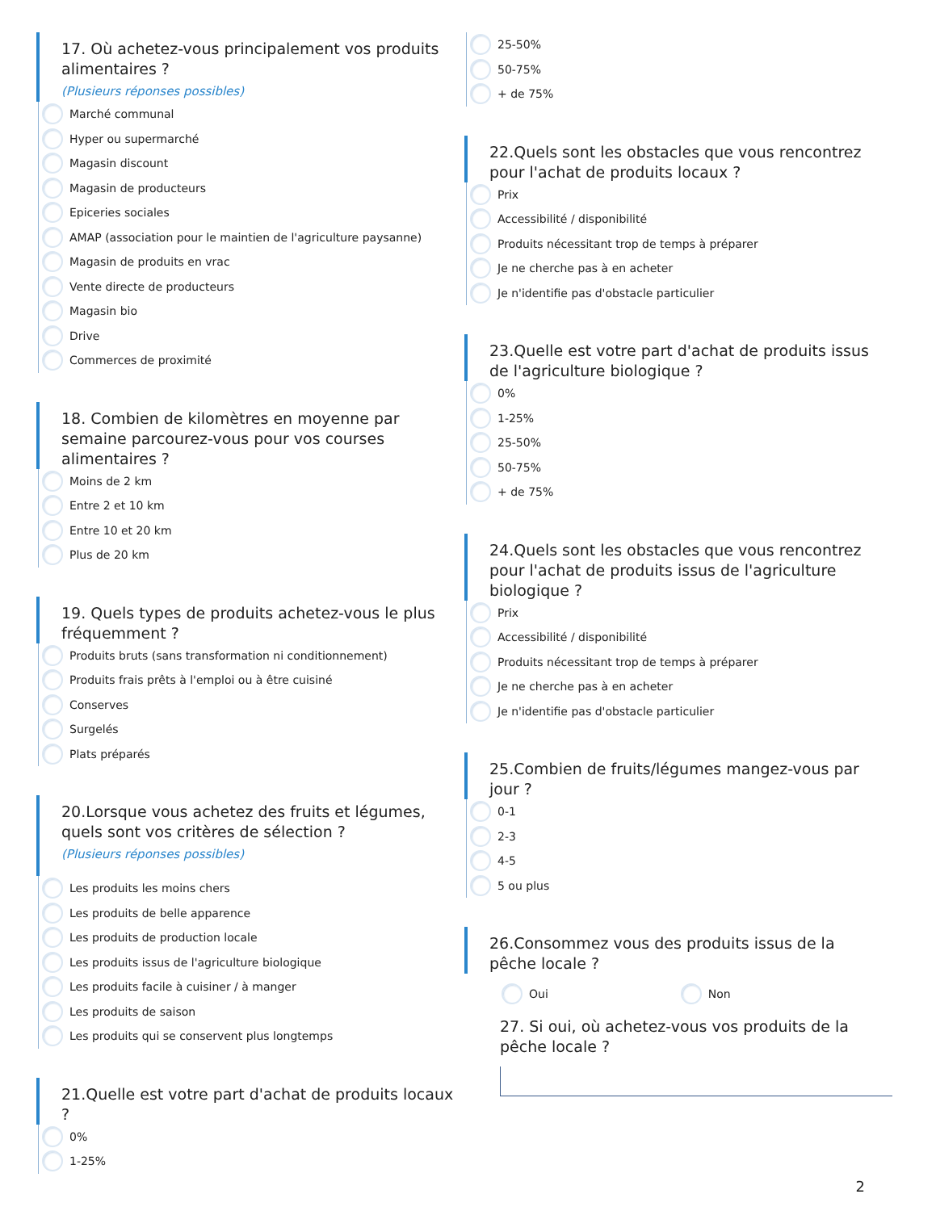17. Où achetez-vous principalement vos produits alimentaires ?
(Plusieurs réponses possibles)
Marché communal
Hyper ou supermarché
Magasin discount
Magasin de producteurs
Epiceries sociales
AMAP (association pour le maintien de l'agriculture paysanne)
Magasin de produits en vrac
Vente directe de producteurs
Magasin bio
Drive
Commerces de proximité
18. Combien de kilomètres en moyenne par semaine parcourez-vous pour vos courses alimentaires ?
Moins de 2 km
Entre 2 et 10 km
Entre 10 et 20 km
Plus de 20 km
19. Quels types de produits achetez-vous le plus fréquemment ?
Produits bruts (sans transformation ni conditionnement)
Produits frais prêts à l'emploi ou à être cuisiné
Conserves
Surgelés
Plats préparés
20.Lorsque vous achetez des fruits et légumes, quels sont vos critères de sélection ?
(Plusieurs réponses possibles)
Les produits les moins chers
Les produits de belle apparence
Les produits de production locale
Les produits issus de l'agriculture biologique
Les produits facile à cuisiner / à manger
Les produits de saison
Les produits qui se conservent plus longtemps
21.Quelle est votre part d'achat de produits locaux ?
0%
1-25%
25-50%
50-75%
+ de 75%
22.Quels sont les obstacles que vous rencontrez pour l'achat de produits locaux ?
Prix
Accessibilité / disponibilité
Produits nécessitant trop de temps à préparer
Je ne cherche pas à en acheter
Je n'identifie pas d'obstacle particulier
23.Quelle est votre part d'achat de produits issus de l'agriculture biologique ?
0%
1-25%
25-50%
50-75%
+ de 75%
24.Quels sont les obstacles que vous rencontrez pour l'achat de produits issus de l'agriculture biologique ?
Prix
Accessibilité / disponibilité
Produits nécessitant trop de temps à préparer
Je ne cherche pas à en acheter
Je n'identifie pas d'obstacle particulier
25.Combien de fruits/légumes mangez-vous par jour ?
0-1
2-3
4-5
5 ou plus
26.Consommez vous des produits issus de la pêche locale ?
Oui Non
27. Si oui, où achetez-vous vos produits de la pêche locale ?
2